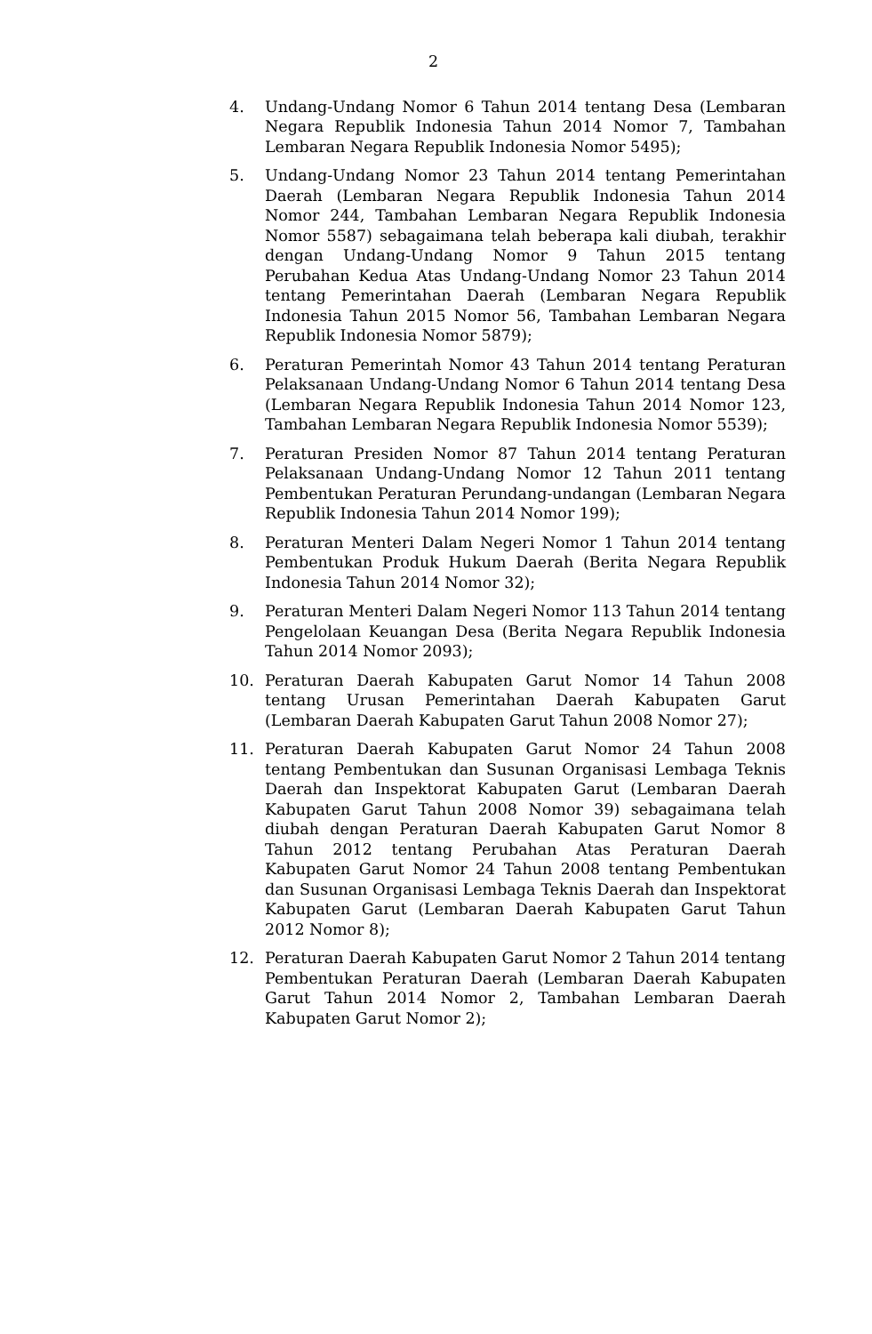2
4. Undang-Undang Nomor 6 Tahun 2014 tentang Desa (Lembaran Negara Republik Indonesia Tahun 2014 Nomor 7, Tambahan Lembaran Negara Republik Indonesia Nomor 5495);
5. Undang-Undang Nomor 23 Tahun 2014 tentang Pemerintahan Daerah (Lembaran Negara Republik Indonesia Tahun 2014 Nomor 244, Tambahan Lembaran Negara Republik Indonesia Nomor 5587) sebagaimana telah beberapa kali diubah, terakhir dengan Undang-Undang Nomor 9 Tahun 2015 tentang Perubahan Kedua Atas Undang-Undang Nomor 23 Tahun 2014 tentang Pemerintahan Daerah (Lembaran Negara Republik Indonesia Tahun 2015 Nomor 56, Tambahan Lembaran Negara Republik Indonesia Nomor 5879);
6. Peraturan Pemerintah Nomor 43 Tahun 2014 tentang Peraturan Pelaksanaan Undang-Undang Nomor 6 Tahun 2014 tentang Desa (Lembaran Negara Republik Indonesia Tahun 2014 Nomor 123, Tambahan Lembaran Negara Republik Indonesia Nomor 5539);
7. Peraturan Presiden Nomor 87 Tahun 2014 tentang Peraturan Pelaksanaan Undang-Undang Nomor 12 Tahun 2011 tentang Pembentukan Peraturan Perundang-undangan (Lembaran Negara Republik Indonesia Tahun 2014 Nomor 199);
8. Peraturan Menteri Dalam Negeri Nomor 1 Tahun 2014 tentang Pembentukan Produk Hukum Daerah (Berita Negara Republik Indonesia Tahun 2014 Nomor 32);
9. Peraturan Menteri Dalam Negeri Nomor 113 Tahun 2014 tentang Pengelolaan Keuangan Desa (Berita Negara Republik Indonesia Tahun 2014 Nomor 2093);
10. Peraturan Daerah Kabupaten Garut Nomor 14 Tahun 2008 tentang Urusan Pemerintahan Daerah Kabupaten Garut (Lembaran Daerah Kabupaten Garut Tahun 2008 Nomor 27);
11. Peraturan Daerah Kabupaten Garut Nomor 24 Tahun 2008 tentang Pembentukan dan Susunan Organisasi Lembaga Teknis Daerah dan Inspektorat Kabupaten Garut (Lembaran Daerah Kabupaten Garut Tahun 2008 Nomor 39) sebagaimana telah diubah dengan Peraturan Daerah Kabupaten Garut Nomor 8 Tahun 2012 tentang Perubahan Atas Peraturan Daerah Kabupaten Garut Nomor 24 Tahun 2008 tentang Pembentukan dan Susunan Organisasi Lembaga Teknis Daerah dan Inspektorat Kabupaten Garut (Lembaran Daerah Kabupaten Garut Tahun 2012 Nomor 8);
12. Peraturan Daerah Kabupaten Garut Nomor 2 Tahun 2014 tentang Pembentukan Peraturan Daerah (Lembaran Daerah Kabupaten Garut Tahun 2014 Nomor 2, Tambahan Lembaran Daerah Kabupaten Garut Nomor 2);